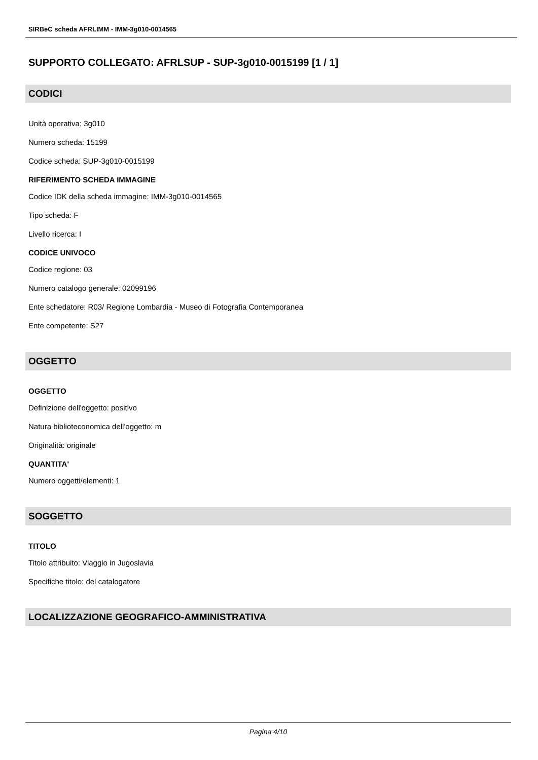SIRBeC scheda AFRLIMM - IMM-3g010-0014565
SUPPORTO COLLEGATO: AFRLSUP - SUP-3g010-0015199 [1 / 1]
CODICI
Unità operativa: 3g010
Numero scheda: 15199
Codice scheda: SUP-3g010-0015199
RIFERIMENTO SCHEDA IMMAGINE
Codice IDK della scheda immagine: IMM-3g010-0014565
Tipo scheda: F
Livello ricerca: I
CODICE UNIVOCO
Codice regione: 03
Numero catalogo generale: 02099196
Ente schedatore: R03/ Regione Lombardia - Museo di Fotografia Contemporanea
Ente competente: S27
OGGETTO
OGGETTO
Definizione dell'oggetto: positivo
Natura biblioteconomica dell'oggetto: m
Originalità: originale
QUANTITA'
Numero oggetti/elementi: 1
SOGGETTO
TITOLO
Titolo attribuito: Viaggio in Jugoslavia
Specifiche titolo: del catalogatore
LOCALIZZAZIONE GEOGRAFICO-AMMINISTRATIVA
Pagina 4/10